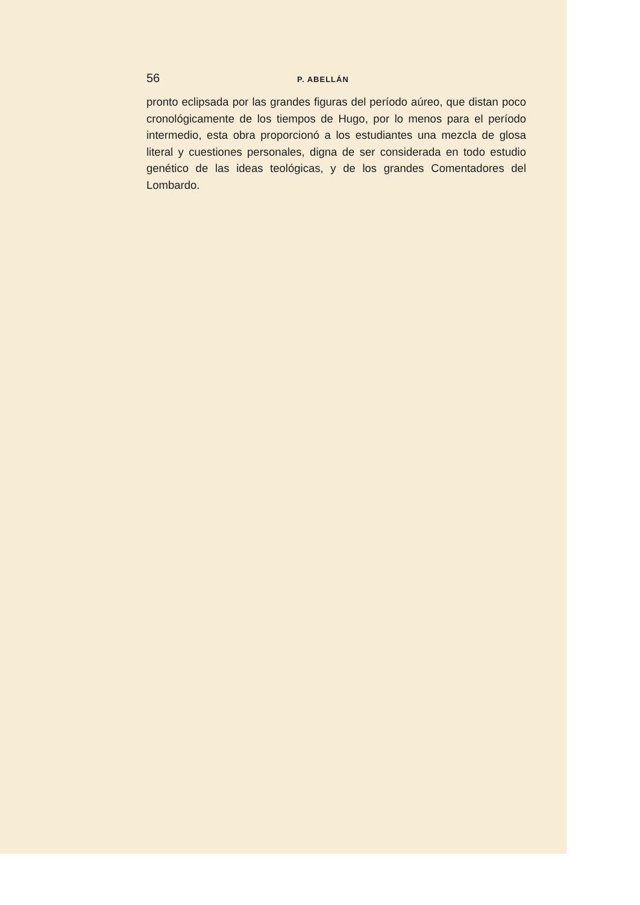56 P. ABELLÁN
pronto eclipsada por las grandes figuras del período aúreo, que distan poco cronológicamente de los tiempos de Hugo, por lo menos para el período intermedio, esta obra proporcionó a los estudiantes una mezcla de glosa literal y cuestiones personales, digna de ser considerada en todo estudio genético de las ideas teológicas, y de los grandes Comentadores del Lombardo.